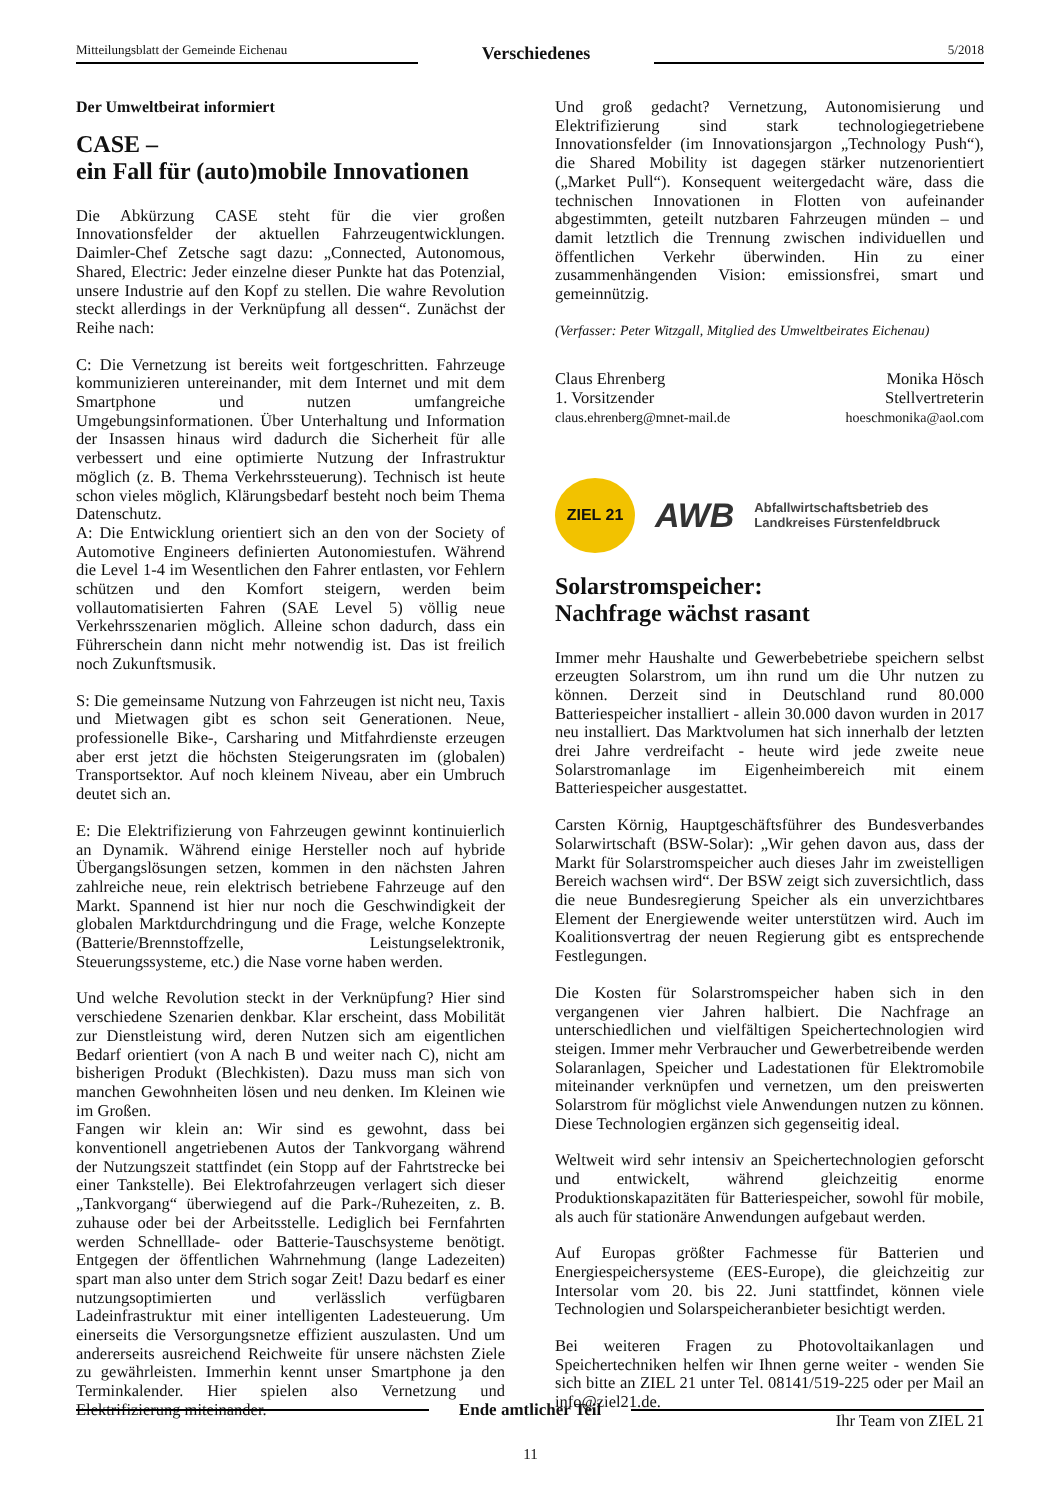Mitteilungsblatt der Gemeinde Eichenau
Verschiedenes
5/2018
Der Umweltbeirat informiert
CASE –
ein Fall für (auto)mobile Innovationen
Die Abkürzung CASE steht für die vier großen Innovationsfelder der aktuellen Fahrzeugentwicklungen. Daimler-Chef Zetsche sagt dazu: „Connected, Autonomous, Shared, Electric: Jeder einzelne dieser Punkte hat das Potenzial, unsere Industrie auf den Kopf zu stellen. Die wahre Revolution steckt allerdings in der Verknüpfung all dessen“. Zunächst der Reihe nach:
C: Die Vernetzung ist bereits weit fortgeschritten. Fahrzeuge kommunizieren untereinander, mit dem Internet und mit dem Smartphone und nutzen umfangreiche Umgebungsinformationen. Über Unterhaltung und Information der Insassen hinaus wird dadurch die Sicherheit für alle verbessert und eine optimierte Nutzung der Infrastruktur möglich (z. B. Thema Verkehrssteuerung). Technisch ist heute schon vieles möglich, Klärungsbedarf besteht noch beim Thema Datenschutz.
A: Die Entwicklung orientiert sich an den von der Society of Automotive Engineers definierten Autonomiestufen. Während die Level 1-4 im Wesentlichen den Fahrer entlasten, vor Fehlern schützen und den Komfort steigern, werden beim vollautomatisierten Fahren (SAE Level 5) völlig neue Verkehrsszenarien möglich. Alleine schon dadurch, dass ein Führerschein dann nicht mehr notwendig ist. Das ist freilich noch Zukunftsmusik.
S: Die gemeinsame Nutzung von Fahrzeugen ist nicht neu, Taxis und Mietwagen gibt es schon seit Generationen. Neue, professionelle Bike-, Carsharing und Mitfahrdienste erzeugen aber erst jetzt die höchsten Steigerungsraten im (globalen) Transportsektor. Auf noch kleinem Niveau, aber ein Umbruch deutet sich an.
E: Die Elektrifizierung von Fahrzeugen gewinnt kontinuierlich an Dynamik. Während einige Hersteller noch auf hybride Übergangslösungen setzen, kommen in den nächsten Jahren zahlreiche neue, rein elektrisch betriebene Fahrzeuge auf den Markt. Spannend ist hier nur noch die Geschwindigkeit der globalen Marktdurchdringung und die Frage, welche Konzepte (Batterie/Brennstoffzelle, Leistungselektronik, Steuerungssysteme, etc.) die Nase vorne haben werden.
Und welche Revolution steckt in der Verknüpfung? Hier sind verschiedene Szenarien denkbar. Klar erscheint, dass Mobilität zur Dienstleistung wird, deren Nutzen sich am eigentlichen Bedarf orientiert (von A nach B und weiter nach C), nicht am bisherigen Produkt (Blechkisten). Dazu muss man sich von manchen Gewohnheiten lösen und neu denken. Im Kleinen wie im Großen.
Fangen wir klein an: Wir sind es gewohnt, dass bei konventionell angetriebenen Autos der Tankvorgang während der Nutzungszeit stattfindet (ein Stopp auf der Fahrtstrecke bei einer Tankstelle). Bei Elektrofahrzeugen verlagert sich dieser „Tankvorgang“ überwiegend auf die Park-/Ruhezeiten, z. B. zuhause oder bei der Arbeitsstelle. Lediglich bei Fernfahrten werden Schnelllade- oder Batterie-Tauschsysteme benötigt. Entgegen der öffentlichen Wahrnehmung (lange Ladezeiten) spart man also unter dem Strich sogar Zeit! Dazu bedarf es einer nutzungsoptimierten und verlässlich verfügbaren Ladeinfrastruktur mit einer intelligenten Ladesteuerung. Um einerseits die Versorgungsnetze effizient auszulasten. Und um andererseits ausreichend Reichweite für unsere nächsten Ziele zu gewährleisten. Immerhin kennt unser Smartphone ja den Terminkalender. Hier spielen also Vernetzung und Elektrifizierung miteinander.
Und groß gedacht? Vernetzung, Autonomisierung und Elektrifizierung sind stark technologiegetriebene Innovationsfelder (im Innovationsjargon „Technology Push“), die Shared Mobility ist dagegen stärker nutzenorientiert („Market Pull“). Konsequent weitergedacht wäre, dass die technischen Innovationen in Flotten von aufeinander abgestimmten, geteilt nutzbaren Fahrzeugen münden – und damit letztlich die Trennung zwischen individuellen und öffentlichen Verkehr überwinden. Hin zu einer zusammenhängenden Vision: emissionsfrei, smart und gemeinnützig.
(Verfasser: Peter Witzgall, Mitglied des Umweltbeirates Eichenau)
Claus Ehrenberg
1. Vorsitzender
claus.ehrenberg@mnet-mail.de
Monika Hösch
Stellvertreterin
hoeschmonika@aol.com
ZIEL 21
AWB
Abfallwirtschaftsbetrieb des
Landkreises Fürstenfeldbruck
Solarstromspeicher:
Nachfrage wächst rasant
Immer mehr Haushalte und Gewerbebetriebe speichern selbst erzeugten Solarstrom, um ihn rund um die Uhr nutzen zu können. Derzeit sind in Deutschland rund 80.000 Batteriespeicher installiert - allein 30.000 davon wurden in 2017 neu installiert. Das Marktvolumen hat sich innerhalb der letzten drei Jahre verdreifacht - heute wird jede zweite neue Solarstromanlage im Eigenheimbereich mit einem Batteriespeicher ausgestattet.
Carsten Körnig, Hauptgeschäftsführer des Bundesverbandes Solarwirtschaft (BSW-Solar): „Wir gehen davon aus, dass der Markt für Solarstromspeicher auch dieses Jahr im zweistelligen Bereich wachsen wird“. Der BSW zeigt sich zuversichtlich, dass die neue Bundesregierung Speicher als ein unverzichtbares Element der Energiewende weiter unterstützen wird. Auch im Koalitionsvertrag der neuen Regierung gibt es entsprechende Festlegungen.
Die Kosten für Solarstromspeicher haben sich in den vergangenen vier Jahren halbiert. Die Nachfrage an unterschiedlichen und vielfältigen Speichertechnologien wird steigen. Immer mehr Verbraucher und Gewerbetreibende werden Solaranlagen, Speicher und Ladestationen für Elektromobile miteinander verknüpfen und vernetzen, um den preiswerten Solarstrom für möglichst viele Anwendungen nutzen zu können. Diese Technologien ergänzen sich gegenseitig ideal.
Weltweit wird sehr intensiv an Speichertechnologien geforscht und entwickelt, während gleichzeitig enorme Produktionskapazitäten für Batteriespeicher, sowohl für mobile, als auch für stationäre Anwendungen aufgebaut werden.
Auf Europas größter Fachmesse für Batterien und Energiespeichersysteme (EES-Europe), die gleichzeitig zur Intersolar vom 20. bis 22. Juni stattfindet, können viele Technologien und Solarspeicheranbieter besichtigt werden.
Bei weiteren Fragen zu Photovoltaikanlagen und Speichertechniken helfen wir Ihnen gerne weiter - wenden Sie sich bitte an ZIEL 21 unter Tel. 08141/519-225 oder per Mail an info@ziel21.de.
Ihr Team von ZIEL 21
Ende amtlicher Teil
11